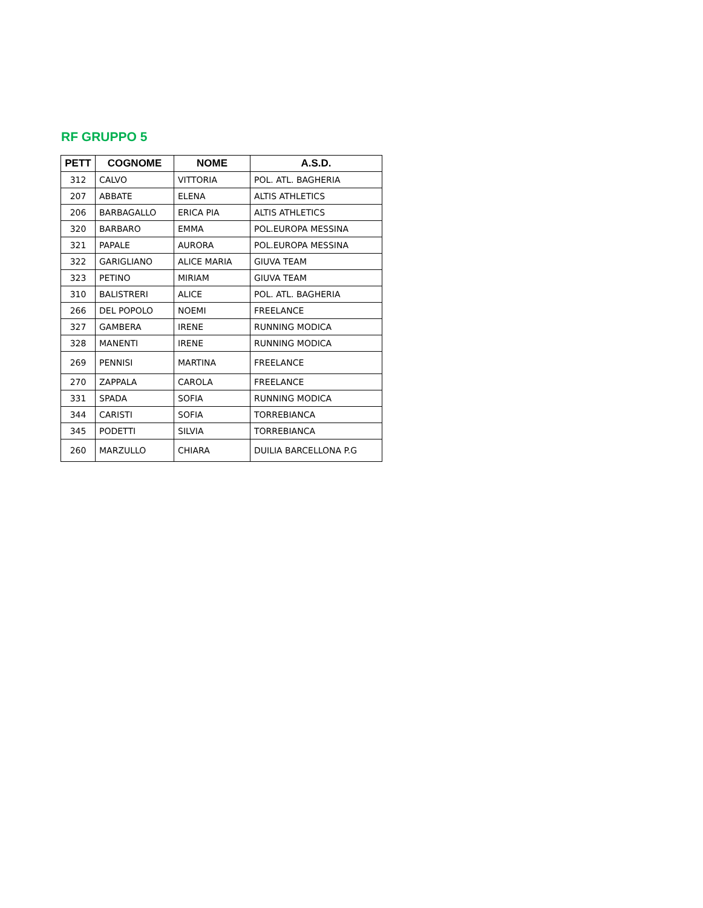RF GRUPPO 5
| PETT | COGNOME | NOME | A.S.D. |
| --- | --- | --- | --- |
| 312 | CALVO | VITTORIA | POL. ATL. BAGHERIA |
| 207 | ABBATE | ELENA | ALTIS ATHLETICS |
| 206 | BARBAGALLO | ERICA PIA | ALTIS ATHLETICS |
| 320 | BARBARO | EMMA | POL.EUROPA MESSINA |
| 321 | PAPALE | AURORA | POL.EUROPA MESSINA |
| 322 | GARIGLIANO | ALICE MARIA | GIUVA TEAM |
| 323 | PETINO | MIRIAM | GIUVA TEAM |
| 310 | BALISTRERI | ALICE | POL. ATL. BAGHERIA |
| 266 | DEL POPOLO | NOEMI | FREELANCE |
| 327 | GAMBERA | IRENE | RUNNING MODICA |
| 328 | MANENTI | IRENE | RUNNING MODICA |
| 269 | PENNISI | MARTINA | FREELANCE |
| 270 | ZAPPALA | CAROLA | FREELANCE |
| 331 | SPADA | SOFIA | RUNNING MODICA |
| 344 | CARISTI | SOFIA | TORREBIANCA |
| 345 | PODETTI | SILVIA | TORREBIANCA |
| 260 | MARZULLO | CHIARA | DUILIA BARCELLONA P.G |